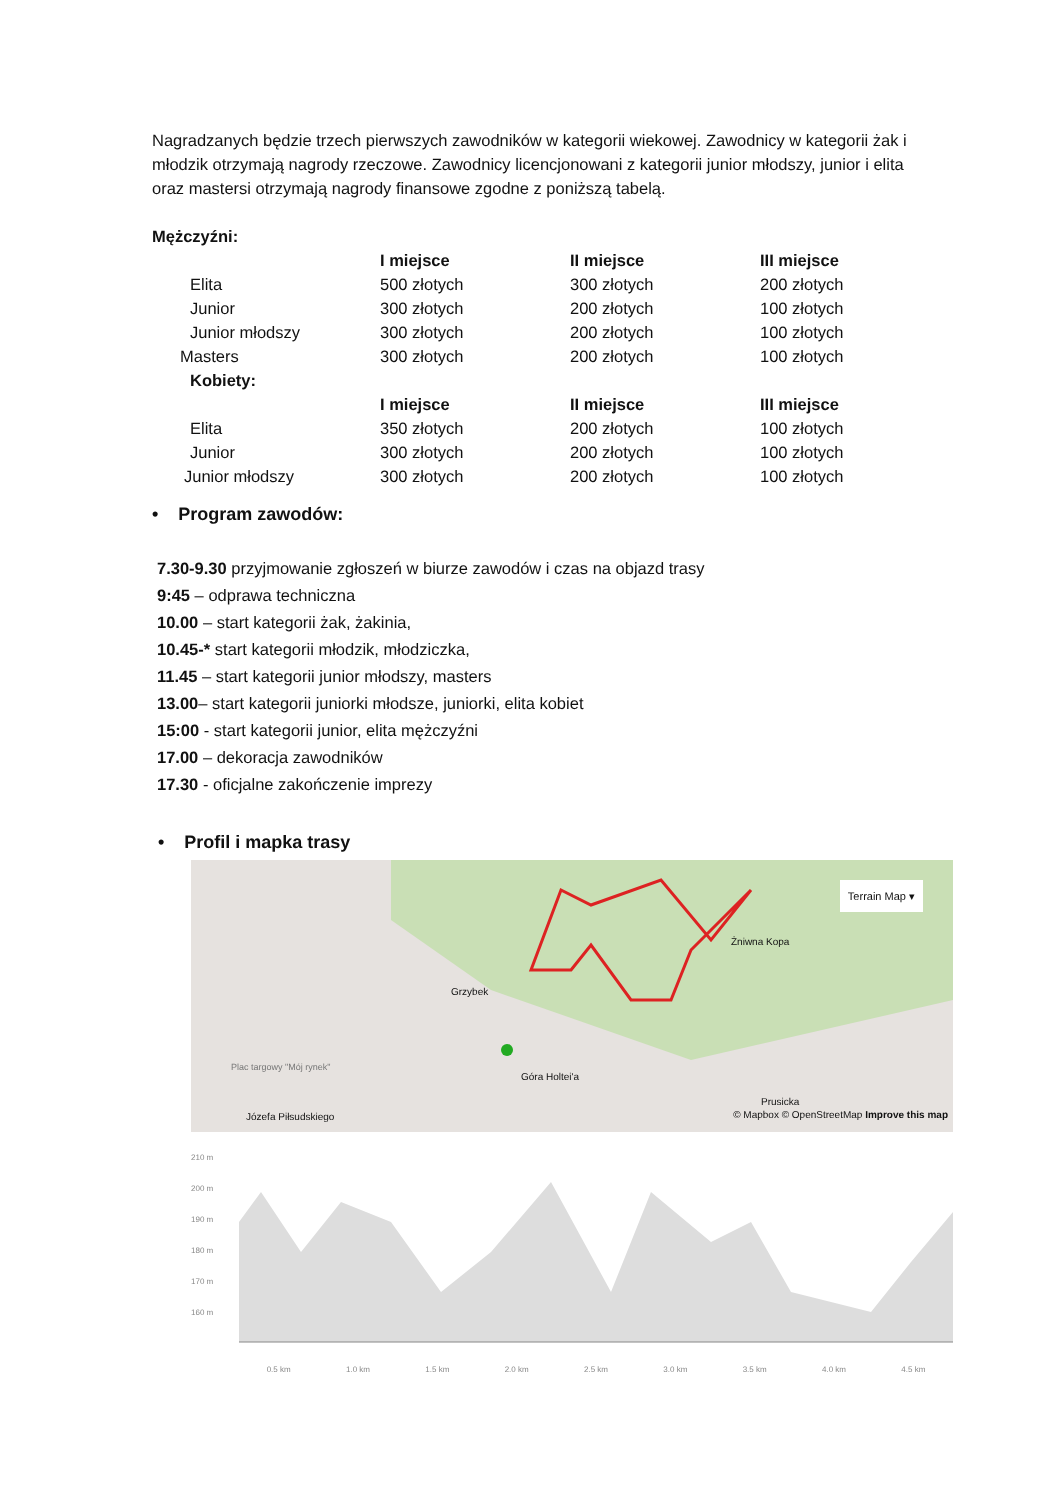Nagradzanych będzie trzech pierwszych zawodników w kategorii wiekowej. Zawodnicy w kategorii żak i młodzik otrzymają nagrody rzeczowe. Zawodnicy licencjonowani z kategorii junior młodszy, junior i elita oraz mastersi otrzymają nagrody finansowe zgodne z poniższą tabelą.
Mężczyźni:
| | I miejsce | II miejsce | III miejsce |
| --- | --- | --- | --- |
| Elita | 500 złotych | 300 złotych | 200 złotych |
| Junior | 300 złotych | 200 złotych | 100 złotych |
| Junior młodszy | 300 złotych | 200 złotych | 100 złotych |
| Masters | 300 złotych | 200 złotych | 100 złotych |
| Kobiety: | | | |
| | I miejsce | II miejsce | III miejsce |
| Elita | 350 złotych | 200 złotych | 100 złotych |
| Junior | 300 złotych | 200 złotych | 100 złotych |
| Junior młodszy | 300 złotych | 200 złotych | 100 złotych |
• Program zawodów:
7.30-9.30 przyjmowanie zgłoszeń w biurze zawodów i czas na objazd trasy
9:45 – odprawa techniczna
10.00 – start kategorii żak, żakinia,
10.45-* start kategorii młodzik, młodziczka,
11.45 – start kategorii junior młodszy, masters
13.00– start kategorii juniorki młodsze, juniorki, elita kobiet
15:00 - start kategorii junior, elita mężczyźni
17.00 – dekoracja zawodników
17.30 - oficjalne zakończenie imprezy
• Profil i mapka trasy
Terrain Map ▾
Żniwna Kopa
Grzybek
Góra Holtei'a
Plac targowy "Mój rynek"
Prusicka
Józefa Piłsudskiego
© Mapbox © OpenStreetMap Improve this map
210 m
200 m
190 m
180 m
170 m
160 m
0.5 km 1.0 km 1.5 km 2.0 km 2.5 km 3.0 km 3.5 km 4.0 km 4.5 km